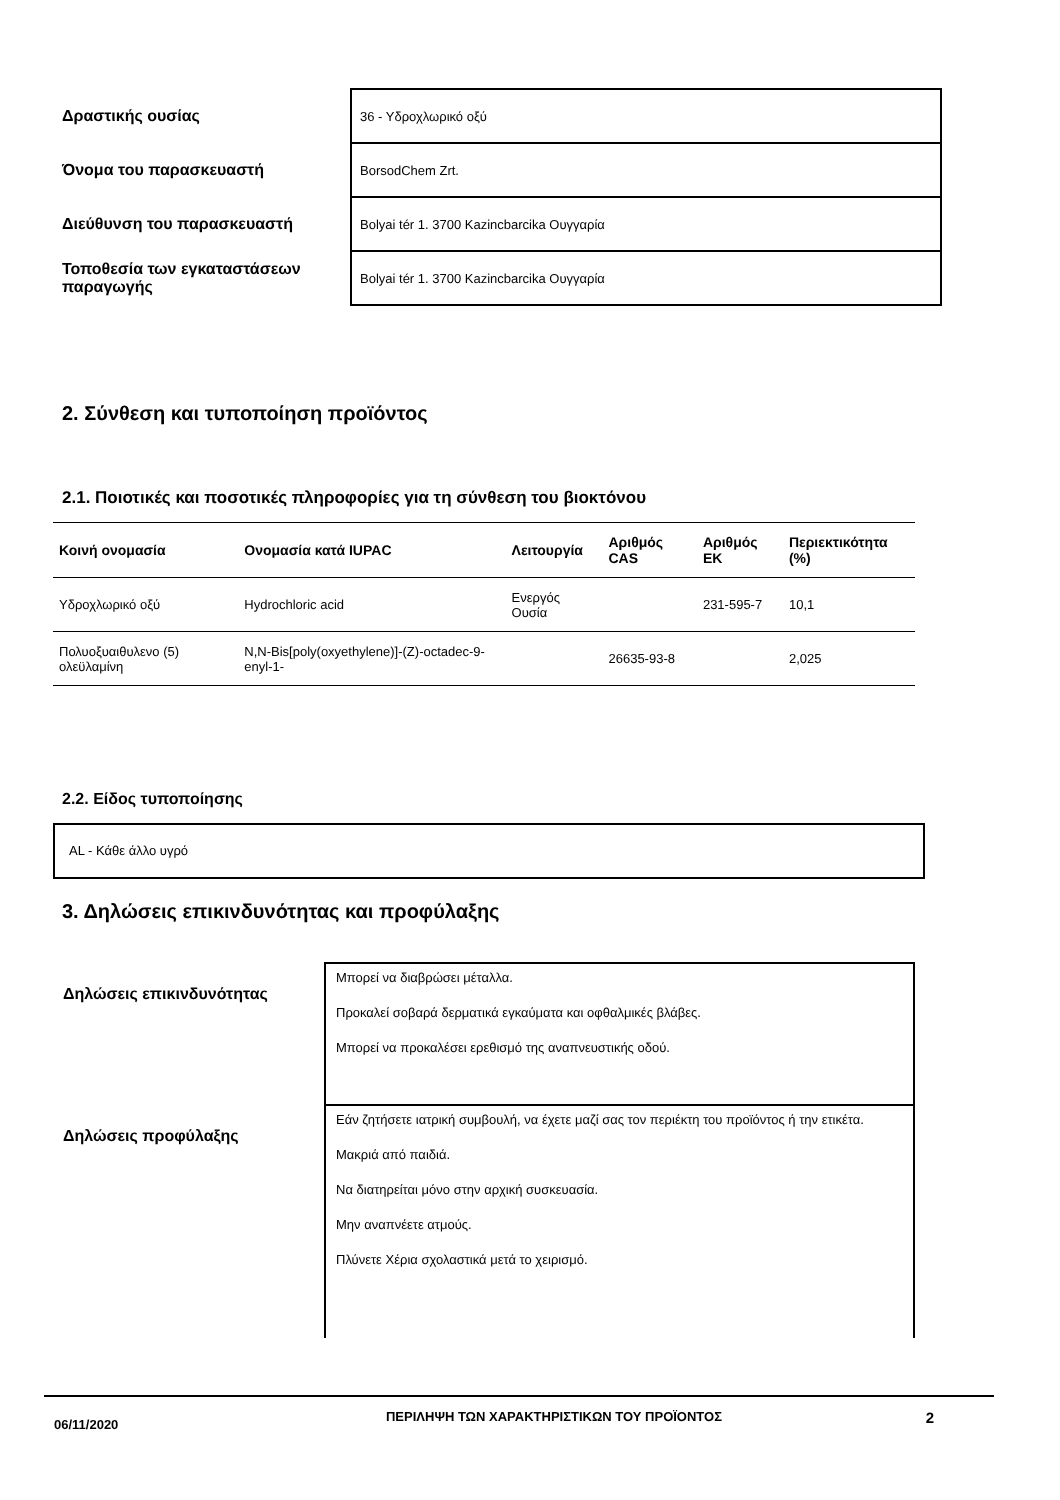| Δραστικής ουσίας | 36 - Υδροχλωρικό οξύ |
| Όνομα του παρασκευαστή | BorsodChem Zrt. |
| Διεύθυνση του παρασκευαστή | Bolyai tér 1. 3700 Kazincbarcika Ουγγαρία |
| Τοποθεσία των εγκαταστάσεων παραγωγής | Bolyai tér 1. 3700 Kazincbarcika Ουγγαρία |
2. Σύνθεση και τυποποίηση προϊόντος
2.1. Ποιοτικές και ποσοτικές πληροφορίες για τη σύνθεση του βιοκτόνου
| Κοινή ονομασία | Ονομασία κατά IUPAC | Λειτουργία | Αριθμός CAS | Αριθμός ΕΚ | Περιεκτικότητα (%) |
| --- | --- | --- | --- | --- | --- |
| Υδροχλωρικό οξύ | Hydrochloric acid | Ενεργός Ουσία | | 231-595-7 | 10,1 |
| Πολυοξυαιθυλενο (5) ολεϋλαμίνη | N,N-Bis[poly(oxyethylene)]-(Z)-octadec-9-enyl-1- | | 26635-93-8 | | 2,025 |
2.2. Είδος τυποποίησης
AL - Κάθε άλλο υγρό
3. Δηλώσεις επικινδυνότητας και προφύλαξης
| Δηλώσεις επικινδυνότητας | Μπορεί να διαβρώσει μέταλλα. Προκαλεί σοβαρά δερματικά εγκαύματα και οφθαλμικές βλάβες. Μπορεί να προκαλέσει ερεθισμό της αναπνευστικής οδού. |
| Δηλώσεις προφύλαξης | Εάν ζητήσετε ιατρική συμβουλή, να έχετε μαζί σας τον περιέκτη του προϊόντος ή την ετικέτα. Μακριά από παιδιά. Να διατηρείται μόνο στην αρχική συσκευασία. Μην αναπνέετε ατμούς. Πλύνετε Χέρια σχολαστικά μετά το χειρισμό. |
06/11/2020
ΠΕΡΙΛΗΨΗ ΤΩΝ ΧΑΡΑΚΤΗΡΙΣΤΙΚΩΝ ΤΟΥ ΠΡΟΪΟΝΤΟΣ
2